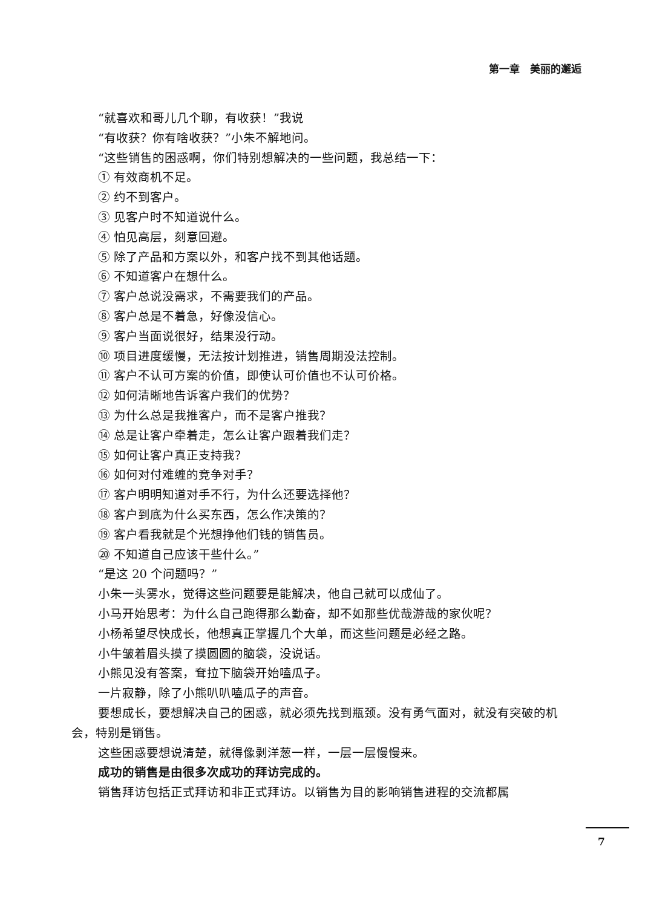第一章　美丽的邂逅
“就喜欢和哥儿几个聊，有收获！”我说
“有收获？你有啥收获？”小朱不解地问。
“这些销售的困惑啊，你们特别想解决的一些问题，我总结一下：
① 有效商机不足。
② 约不到客户。
③ 见客户时不知道说什么。
④ 怕见高层，刻意回避。
⑤ 除了产品和方案以外，和客户找不到其他话题。
⑥ 不知道客户在想什么。
⑦ 客户总说没需求，不需要我们的产品。
⑧ 客户总是不着急，好像没信心。
⑨ 客户当面说很好，结果没行动。
⑩ 项目进度缓慢，无法按计划推进，销售周期没法控制。
⑪ 客户不认可方案的价值，即使认可价值也不认可价格。
⑫ 如何清晰地告诉客户我们的优势？
⑬ 为什么总是我推客户，而不是客户推我？
⑭ 总是让客户牵着走，怎么让客户跟着我们走？
⑮ 如何让客户真正支持我？
⑯ 如何对付难缠的竞争对手？
⑰ 客户明明知道对手不行，为什么还要选择他？
⑱ 客户到底为什么买东西，怎么作决策的？
⑲ 客户看我就是个光想挣他们钱的销售员。
⑳ 不知道自己应该干些什么。”
“是这 20 个问题吗？”
小朱一头雾水，觉得这些问题要是能解决，他自己就可以成仙了。
小马开始思考：为什么自己跑得那么勤奋，却不如那些优哉游哉的家伙呢？
小杨希望尽快成长，他想真正掌握几个大单，而这些问题是必经之路。
小牛皱着眉头摸了摸圆圆的脑袋，没说话。
小熊见没有答案，耷拉下脑袋开始嗑瓜子。
一片寂静，除了小熊叭叭嗑瓜子的声音。
要想成长，要想解决自己的困惑，就必须先找到瓶颈。没有勇气面对，就没有突破的机会，特别是销售。
这些困惑要想说清楚，就得像剥洋葱一样，一层一层慢慢来。
成功的销售是由很多次成功的拜访完成的。
销售拜访包括正式拜访和非正式拜访。以销售为目的影响销售进程的交流都属
7